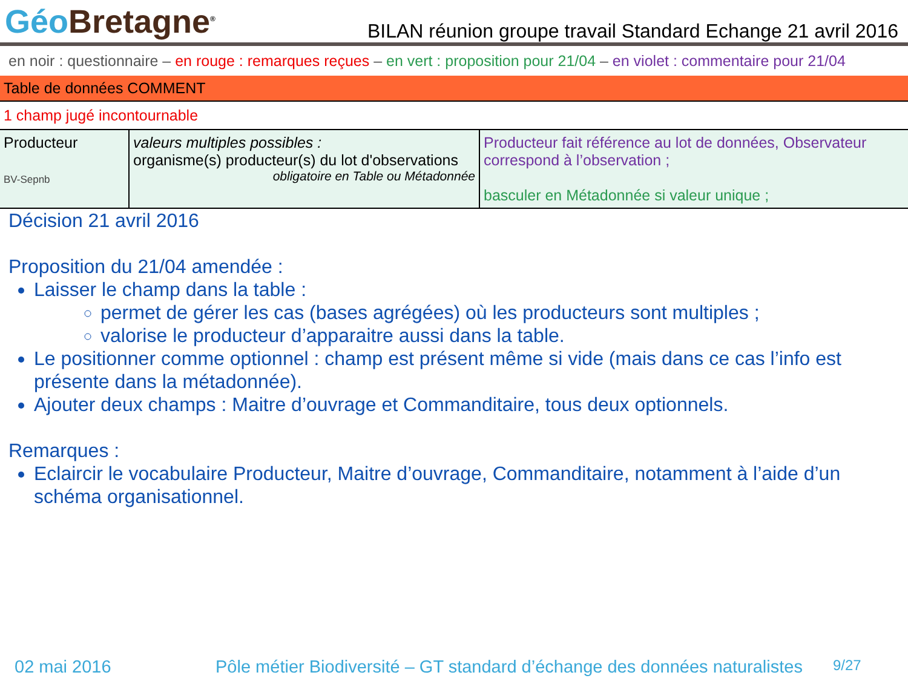Géo Bretagne<sup>®</sup>
BILAN réunion groupe travail Standard Echange 21 avril 2016
en noir : questionnaire – en rouge : remarques reçues – en vert : proposition pour 21/04 – en violet : commentaire pour 21/04
Table de données COMMENT
1 champ jugé incontournable
| Producteur BV-Sepnb | valeurs multiples possibles : organisme(s) producteur(s) du lot d'observations obligatoire en Table ou Métadonnée | Producteur fait référence au lot de données, Observateur correspond à l’observation ; basculer en Métadonnée si valeur unique ; |
Décision 21 avril 2016
Proposition du 21/04 amendée :
Laisser le champ dans la table :
permet de gérer les cas (bases agrégées) où les producteurs sont multiples ;
valorise le producteur d’apparaitre aussi dans la table.
Le positionner comme optionnel : champ est présent même si vide (mais dans ce cas l’info est présente dans la métadonnée).
Ajouter deux champs : Maitre d’ouvrage et Commanditaire, tous deux optionnels.
Remarques :
Eclaircir le vocabulaire Producteur, Maitre d’ouvrage, Commanditaire, notamment à l’aide d’un schéma organisationnel.
02 mai 2016 Pôle métier Biodiversité – GT standard d’échange des données naturalistes 9/27